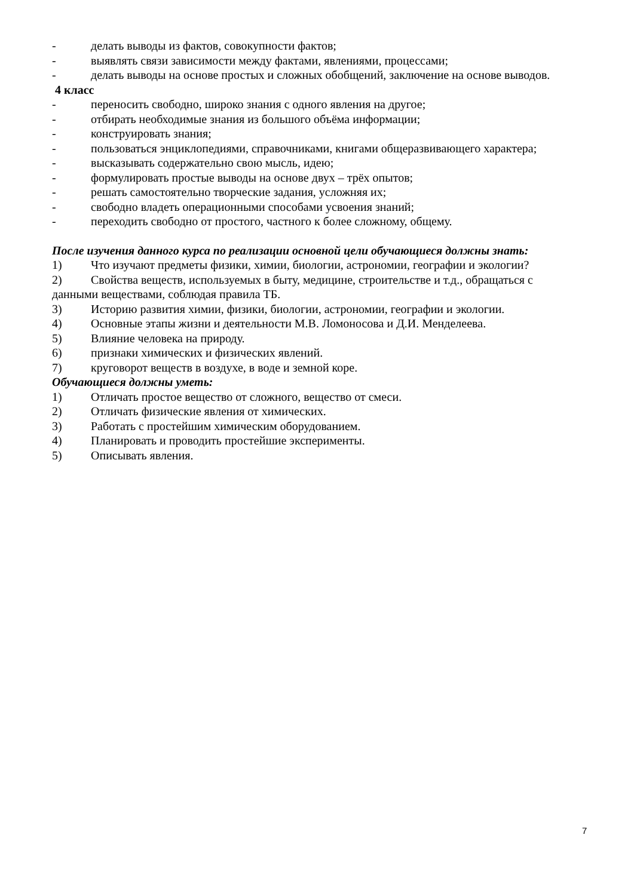- делать выводы из фактов, совокупности фактов;
- выявлять связи зависимости между фактами, явлениями, процессами;
- делать выводы на основе простых и сложных обобщений, заключение на основе выводов.
4 класс
- переносить свободно, широко знания с одного явления на другое;
- отбирать необходимые знания из большого объёма информации;
- конструировать знания;
- пользоваться энциклопедиями, справочниками, книгами общеразвивающего характера;
- высказывать содержательно свою мысль, идею;
- формулировать простые выводы на основе двух – трёх опытов;
- решать самостоятельно творческие задания, усложняя их;
- свободно владеть операционными способами усвоения знаний;
- переходить свободно от простого, частного к более сложному, общему.
После изучения данного курса по реализации основной цели обучающиеся должны знать:
1) Что изучают предметы физики, химии, биологии, астрономии, географии и экологии?
2) Свойства веществ, используемых в быту, медицине, строительстве и т.д., обращаться с данными веществами, соблюдая правила ТБ.
3) Историю развития химии, физики, биологии, астрономии, географии и экологии.
4) Основные этапы жизни и деятельности М.В. Ломоносова и Д.И. Менделеева.
5) Влияние человека на природу.
6) признаки химических и физических явлений.
7) круговорот веществ в воздухе, в воде и земной коре.
Обучающиеся должны уметь:
1) Отличать простое вещество от сложного, вещество от смеси.
2) Отличать физические явления от химических.
3) Работать с простейшим химическим оборудованием.
4) Планировать и проводить простейшие эксперименты.
5) Описывать явления.
7